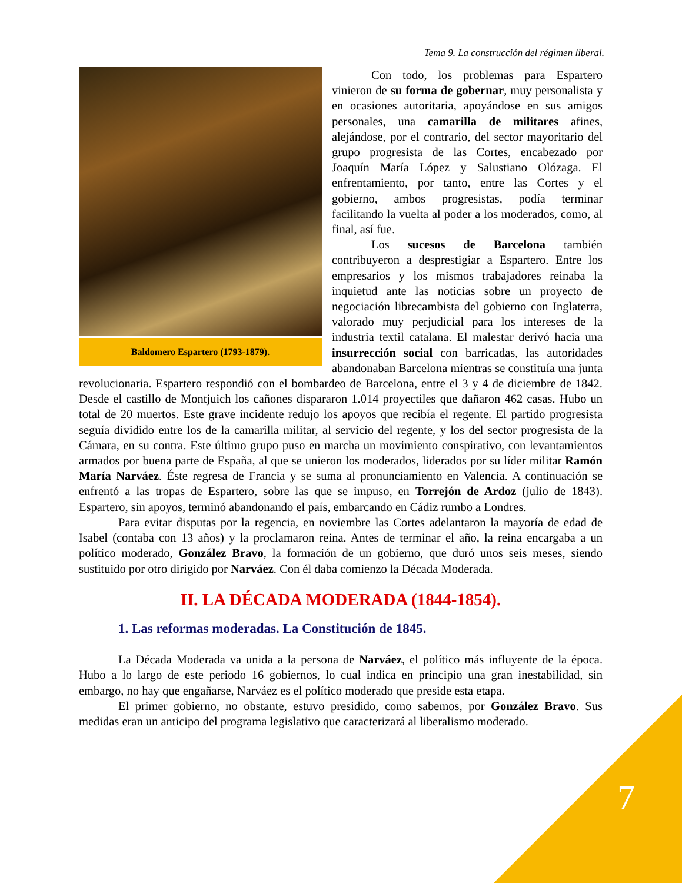Tema 9. La construcción del régimen liberal.
Baldomero Espartero (1793-1879).
Con todo, los problemas para Espartero vinieron de su forma de gobernar, muy personalista y en ocasiones autoritaria, apoyándose en sus amigos personales, una camarilla de militares afines, alejándose, por el contrario, del sector mayoritario del grupo progresista de las Cortes, encabezado por Joaquín María López y Salustiano Olózaga. El enfrentamiento, por tanto, entre las Cortes y el gobierno, ambos progresistas, podía terminar facilitando la vuelta al poder a los moderados, como, al final, así fue.
Los sucesos de Barcelona también contribuyeron a desprestigiar a Espartero. Entre los empresarios y los mismos trabajadores reinaba la inquietud ante las noticias sobre un proyecto de negociación librecambista del gobierno con Inglaterra, valorado muy perjudicial para los intereses de la industria textil catalana. El malestar derivó hacia una insurrección social con barricadas, las autoridades abandonaban Barcelona mientras se constituía una junta revolucionaria. Espartero respondió con el bombardeo de Barcelona, entre el 3 y 4 de diciembre de 1842. Desde el castillo de Montjuich los cañones dispararon 1.014 proyectiles que dañaron 462 casas. Hubo un total de 20 muertos. Este grave incidente redujo los apoyos que recibía el regente. El partido progresista seguía dividido entre los de la camarilla militar, al servicio del regente, y los del sector progresista de la Cámara, en su contra. Este último grupo puso en marcha un movimiento conspirativo, con levantamientos armados por buena parte de España, al que se unieron los moderados, liderados por su líder militar Ramón María Narváez. Éste regresa de Francia y se suma al pronunciamiento en Valencia. A continuación se enfrentó a las tropas de Espartero, sobre las que se impuso, en Torrejón de Ardoz (julio de 1843). Espartero, sin apoyos, terminó abandonando el país, embarcando en Cádiz rumbo a Londres.
Para evitar disputas por la regencia, en noviembre las Cortes adelantaron la mayoría de edad de Isabel (contaba con 13 años) y la proclamaron reina. Antes de terminar el año, la reina encargaba a un político moderado, González Bravo, la formación de un gobierno, que duró unos seis meses, siendo sustituido por otro dirigido por Narváez. Con él daba comienzo la Década Moderada.
II. LA DÉCADA MODERADA (1844-1854).
1. Las reformas moderadas. La Constitución de 1845.
La Década Moderada va unida a la persona de Narváez, el político más influyente de la época. Hubo a lo largo de este periodo 16 gobiernos, lo cual indica en principio una gran inestabilidad, sin embargo, no hay que engañarse, Narváez es el político moderado que preside esta etapa.
El primer gobierno, no obstante, estuvo presidido, como sabemos, por González Bravo. Sus medidas eran un anticipo del programa legislativo que caracterizará al liberalismo moderado.
7